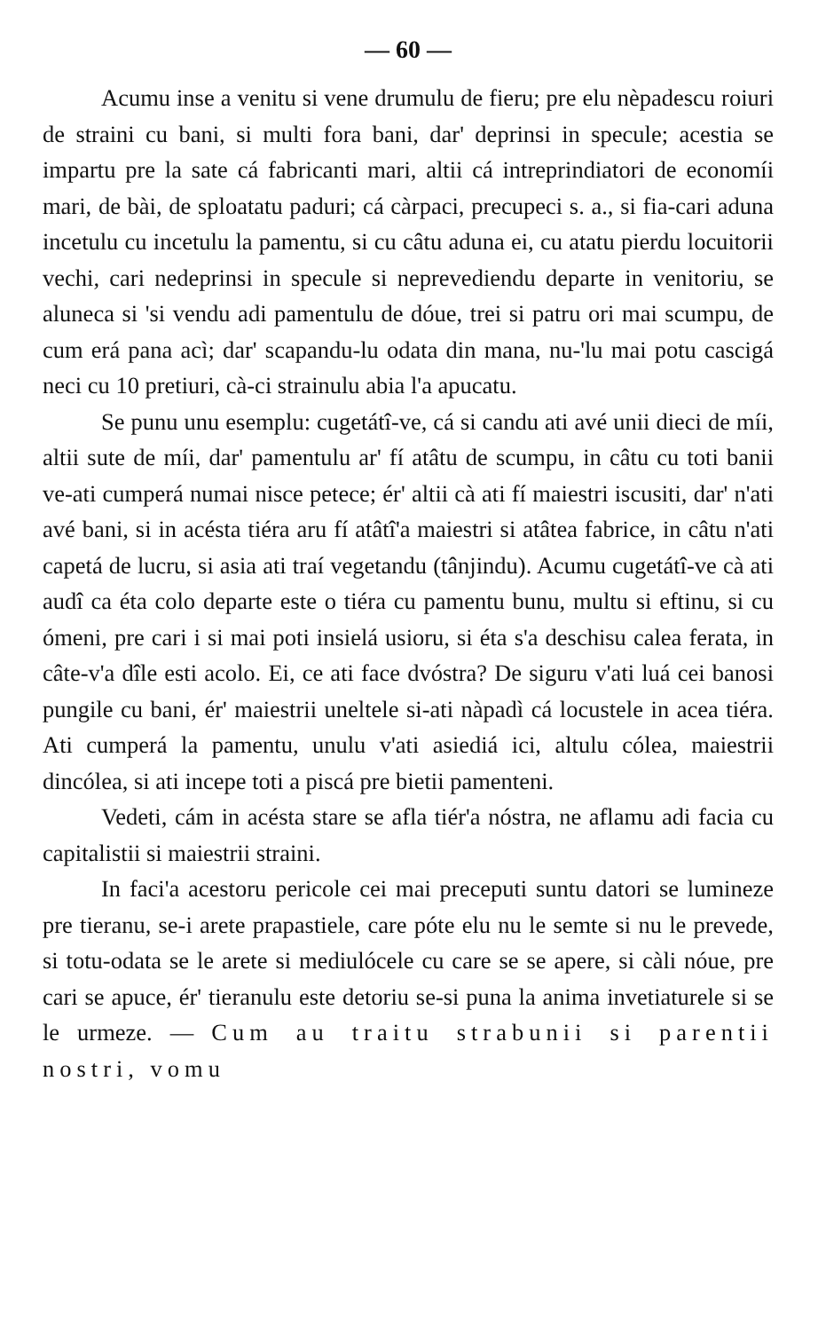— 60 —
Acumu inse a venitu si vene drumulu de fieru; pre elu nèpadescu roiuri de straini cu bani, si multi fora bani, dar' deprinsi in specule; acestia se impartu pre la sate cá fabricanti mari, altii cá intreprindiatori de economíi mari, de bài, de sploatatu paduri; cá càrpaci, precupeci s. a., si fia-cari aduna incetulu cu incetulu la pamentu, si cu câtu aduna ei, cu atatu pierdu locuitorii vechi, cari nedeprinsi in specule si neprevediendu departe in venitoriu, se aluneca si 'si vendu adi pamentulu de dóue, trei si patru ori mai scumpu, de cum erá pana acì; dar' scapandu-lu odata din mana, nu-'lu mai potu cascigá neci cu 10 pretiuri, cà-ci strainulu abia l'a apucatu.
Se punu unu esemplu: cugetátî-ve, cá si candu ati avé unii dieci de míi, altii sute de míi, dar' pamentulu ar' fí atâtu de scumpu, in câtu cu toti banii ve-ati cumperá numai nisce petece; ér' altii cà ati fí maiestri iscusiti, dar' n'ati avé bani, si in acésta tiéra aru fí atâtî'a maiestri si atâtea fabrice, in câtu n'ati capetá de lucru, si asia ati traí vegetandu (tânjindu). Acumu cugetátî-ve cà ati audî ca éta colo departe este o tiéra cu pamentu bunu, multu si eftinu, si cu ómeni, pre cari i si mai poti insielá usioru, si éta s'a deschisu calea ferata, in câte-v'a dîle esti acolo. Ei, ce ati face dvóstra? De siguru v'ati luá cei banosi pungile cu bani, ér' maiestrii uneltele si-ati nàpadì cá locustele in acea tiéra. Ati cumperá la pamentu, unulu v'ati asiediá ici, altulu cólea, maiestrii dincólea, si ati incepe toti a piscá pre bietii pamenteni.
Vedeti, cám in acésta stare se afla tiér'a nóstra, ne aflamu adi facia cu capitalistii si maiestrii straini.
In faci'a acestoru pericole cei mai preceputi suntu datori se lumineze pre tieranu, se-i arete prapastiele, care póte elu nu le semte si nu le prevede, si totu-odata se le arete si mediulócele cu care se se apere, si càli nóue, pre cari se apuce, ér' tieranulu este detoriu se-si puna la anima invetiaturele si se le urmeze. — Cum au traitu strabunii si parentii nostri, vomu